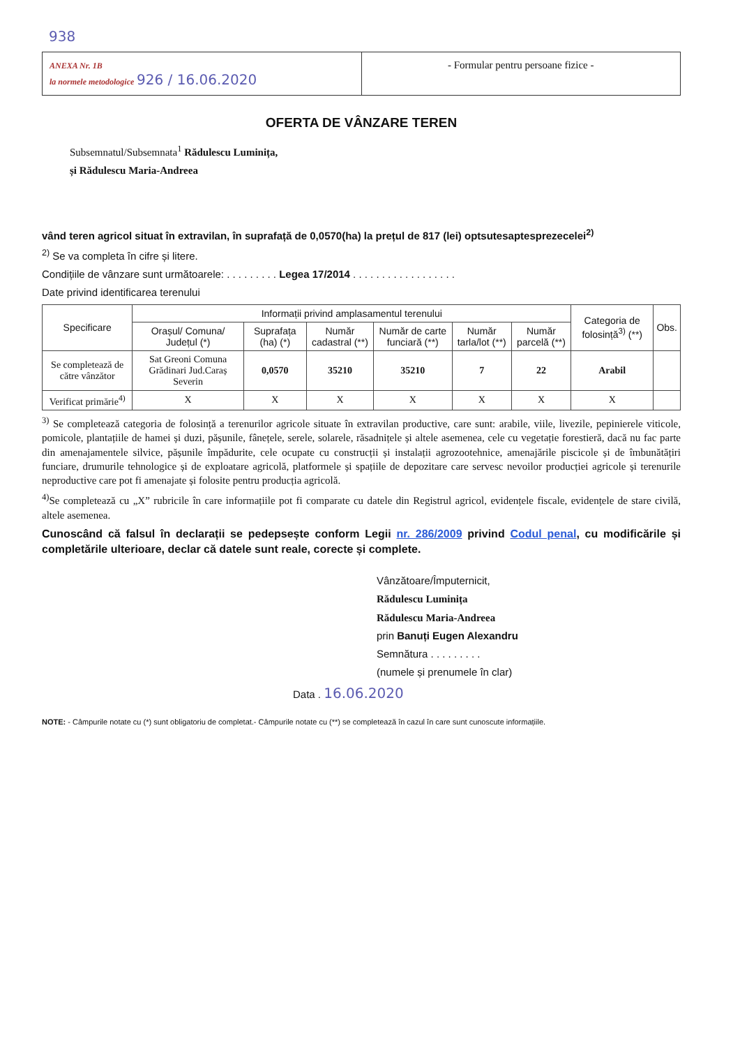938
ANEXA Nr. 1B
la normele metodologice 926 / 16.06.2020
- Formular pentru persoane fizice -
OFERTA DE VÂNZARE TEREN
Subsemnatul/Subsemnata<sup>1</sup> Rădulescu Luminița,
și Rădulescu Maria-Andreea
vând teren agricol situat în extravilan, în suprafață de 0,0570(ha) la prețul de 817 (lei) optsutesaptesprezecelei<sup>2)</sup>
<sup>2)</sup> Se va completa în cifre și litere.
Condițiile de vânzare sunt următoarele: . . . . . . . . . Legea 17/2014 . . . . . . . . . . . . . . . . . .
Date privind identificarea terenului
| Specificare | Informații privind amplasamentul terenului | | | | | | Categoria de folosință<sup>3)</sup> (**) | Obs. |
| --- | --- | --- | --- | --- | --- | --- | --- | --- |
| | Orașul/ Comuna/ Județul (*) | Suprafața (ha) (*) | Număr cadastral (**) | Număr de carte funciară (**) | Număr tarla/lot (**) | Număr parcelă (**) | | |
| Se completează de către vânzător | Sat Greoni Comuna Grădinari Jud.Caraș Severin | 0,0570 | 35210 | 35210 | 7 | 22 | Arabil | |
| Verificat primărie<sup>4)</sup> | X | X | X | X | X | X | X | |
<sup>3)</sup> Se completează categoria de folosință a terenurilor agricole situate în extravilan productive, care sunt: arabile, viile, livezile, pepinierele viticole, pomicole, plantațiile de hamei și duzi, pășunile, fânețele, serele, solarele, răsadnițele și altele asemenea, cele cu vegetație forestieră, dacă nu fac parte din amenajamentele silvice, pășunile împădurite, cele ocupate cu construcții și instalații agrozootehnice, amenajările piscicole și de îmbunătățiri funciare, drumurile tehnologice și de exploatare agricolă, platformele și spațiile de depozitare care servesc nevoilor producției agricole și terenurile neproductive care pot fi amenajate și folosite pentru producția agricolă.
<sup>4)</sup> Se completează cu „X” rubricile în care informațiile pot fi comparate cu datele din Registrul agricol, evidențele fiscale, evidențele de stare civilă, altele asemenea.
Cunoscând că falsul în declarații se pedepsește conform Legii nr. 286/2009 privind Codul penal, cu modificările și completările ulterioare, declar că datele sunt reale, corecte și complete.
Vânzătoare/Împuternicit,
Rădulescu Luminița
Rădulescu Maria-Andreea
prin Banuți Eugen Alexandru
Semnătura . . . . . . . . .
(numele și prenumele în clar)
Data . 16.06.2020
NOTE: - Câmpurile notate cu (*) sunt obligatoriu de completat.- Câmpurile notate cu (**) se completează în cazul în care sunt cunoscute informațiile.